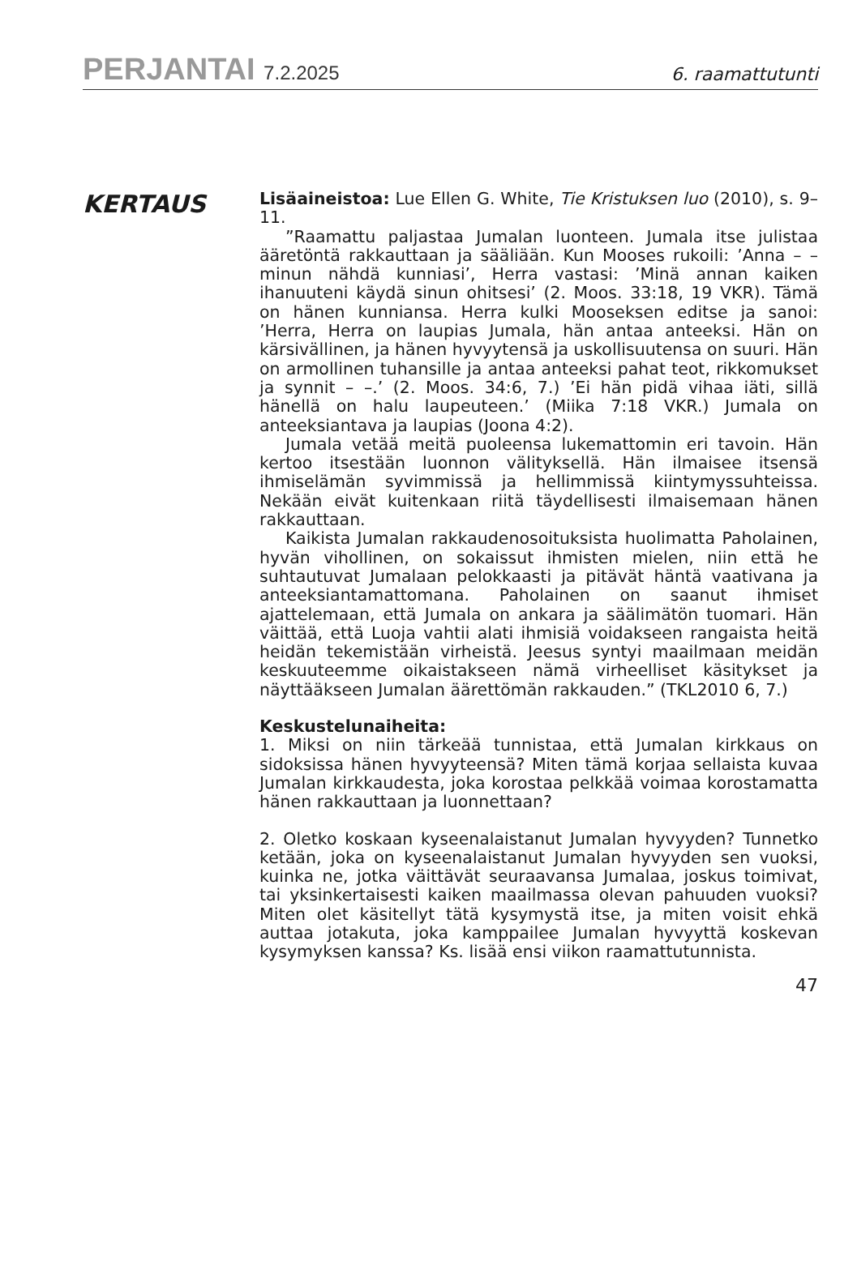PERJANTAI 7.2.2025
6. raamattutunti
KERTAUS
Lisäaineistoa: Lue Ellen G. White, Tie Kristuksen luo (2010), s. 9–11.
”Raamattu paljastaa Jumalan luonteen. Jumala itse julistaa ääretöntä rakkauttaan ja sääliään. Kun Mooses rukoili: ’Anna – – minun nähdä kunniasi’, Herra vastasi: ’Minä annan kaiken ihanuuteni käydä sinun ohitsesi’ (2. Moos. 33:18, 19 VKR). Tämä on hänen kunniansa. Herra kulki Mooseksen editse ja sanoi: ’Herra, Herra on laupias Jumala, hän antaa anteeksi. Hän on kärsivällinen, ja hänen hyvyytensä ja uskollisuutensa on suuri. Hän on armollinen tuhansille ja antaa anteeksi pahat teot, rikkomukset ja synnit – –.’ (2. Moos. 34:6, 7.) ’Ei hän pidä vihaa iäti, sillä hänellä on halu laupeuteen.’ (Miika 7:18 VKR.) Jumala on anteeksiantava ja laupias (Joona 4:2).
Jumala vetää meitä puoleensa lukemattomin eri tavoin. Hän kertoo itsestään luonnon välityksellä. Hän ilmaisee itsensä ihmiselämän syvimmissä ja hellimmissä kiintymyssuhteissa. Nekään eivät kuitenkaan riitä täydellisesti ilmaisemaan hänen rakkauttaan.
Kaikista Jumalan rakkaudenosoituksista huolimatta Paholainen, hyvän vihollinen, on sokaissut ihmisten mielen, niin että he suhtautuvat Jumalaan pelokkaasti ja pitävät häntä vaativana ja anteeksiantamattomana. Paholainen on saanut ihmiset ajattelemaan, että Jumala on ankara ja säälimätön tuomari. Hän väittää, että Luoja vahtii alati ihmisiä voidakseen rangaista heitä heidän tekemistään virheistä. Jeesus syntyi maailmaan meidän keskuuteemme oikaistakseen nämä virheelliset käsitykset ja näyttääkseen Jumalan äärettömän rakkauden.” (TKL2010 6, 7.)
Keskustelunaiheita:
1. Miksi on niin tärkeää tunnistaa, että Jumalan kirkkaus on sidoksissa hänen hyvyyteensä? Miten tämä korjaa sellaista kuvaa Jumalan kirkkaudesta, joka korostaa pelkkää voimaa korostamatta hänen rakkauttaan ja luonnettaan?
2. Oletko koskaan kyseenalaistanut Jumalan hyvyyden? Tunnetko ketään, joka on kyseenalaistanut Jumalan hyvyyden sen vuoksi, kuinka ne, jotka väittävät seuraavansa Jumalaa, joskus toimivat, tai yksinkertaisesti kaiken maailmassa olevan pahuuden vuoksi? Miten olet käsitellyt tätä kysymystä itse, ja miten voisit ehkä auttaa jotakuta, joka kamppailee Jumalan hyvyyttä koskevan kysymyksen kanssa? Ks. lisää ensi viikon raamattutunnista.
47